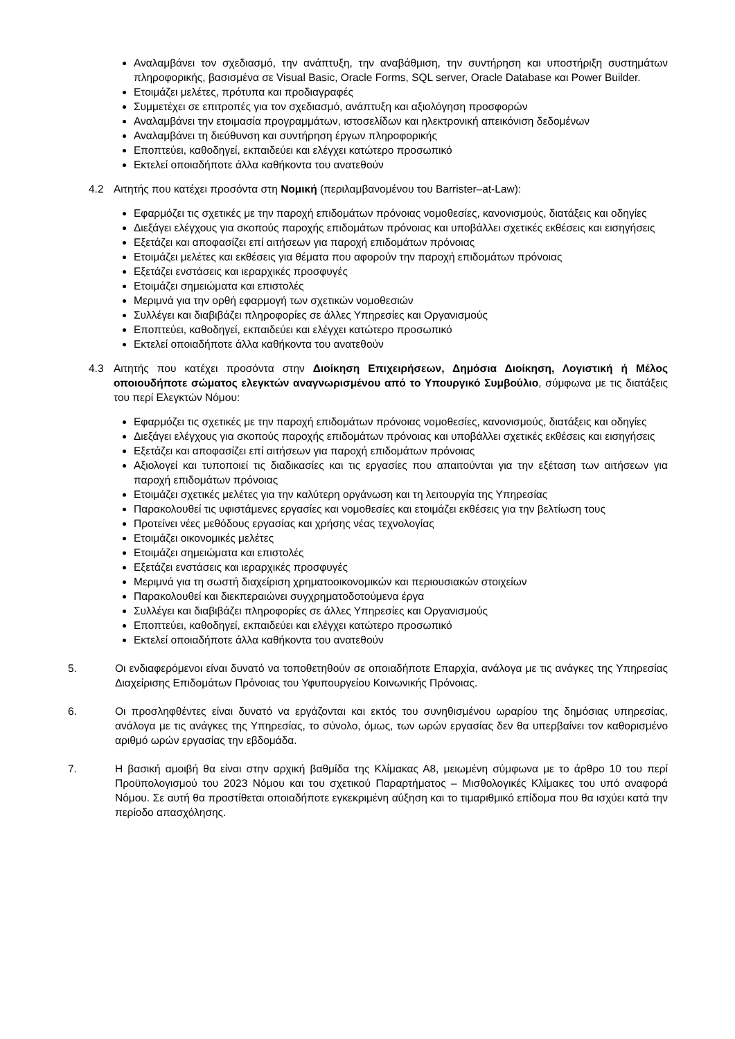Αναλαμβάνει τον σχεδιασμό, την ανάπτυξη, την αναβάθμιση, την συντήρηση και υποστήριξη συστημάτων πληροφορικής, βασισμένα σε Visual Basic, Oracle Forms, SQL server, Oracle Database και Power Builder.
Ετοιμάζει μελέτες, πρότυπα και προδιαγραφές
Συμμετέχει σε επιτροπές για τον σχεδιασμό, ανάπτυξη και αξιολόγηση προσφορών
Αναλαμβάνει την ετοιμασία προγραμμάτων, ιστοσελίδων και ηλεκτρονική απεικόνιση δεδομένων
Αναλαμβάνει τη διεύθυνση και συντήρηση έργων πληροφορικής
Εποπτεύει, καθοδηγεί, εκπαιδεύει και ελέγχει κατώτερο προσωπικό
Εκτελεί οποιαδήποτε άλλα καθήκοντα του ανατεθούν
4.2 Αιτητής που κατέχει προσόντα στη Νομική (περιλαμβανομένου του Barrister–at-Law):
Εφαρμόζει τις σχετικές με την παροχή επιδομάτων πρόνοιας νομοθεσίες, κανονισμούς, διατάξεις και οδηγίες
Διεξάγει ελέγχους για σκοπούς παροχής επιδομάτων πρόνοιας και υποβάλλει σχετικές εκθέσεις και εισηγήσεις
Εξετάζει και αποφασίζει επί αιτήσεων για παροχή επιδομάτων πρόνοιας
Ετοιμάζει μελέτες και εκθέσεις για θέματα που αφορούν την παροχή επιδομάτων πρόνοιας
Εξετάζει ενστάσεις και ιεραρχικές προσφυγές
Ετοιμάζει σημειώματα και επιστολές
Μεριμνά για την ορθή εφαρμογή των σχετικών νομοθεσιών
Συλλέγει και διαβιβάζει πληροφορίες σε άλλες Υπηρεσίες και Οργανισμούς
Εποπτεύει, καθοδηγεί, εκπαιδεύει και ελέγχει κατώτερο προσωπικό
Εκτελεί οποιαδήποτε άλλα καθήκοντα του ανατεθούν
4.3 Αιτητής που κατέχει προσόντα στην Διοίκηση Επιχειρήσεων, Δημόσια Διοίκηση, Λογιστική ή Μέλος οποιουδήποτε σώματος ελεγκτών αναγνωρισμένου από το Υπουργικό Συμβούλιο, σύμφωνα με τις διατάξεις του περί Ελεγκτών Νόμου:
Εφαρμόζει τις σχετικές με την παροχή επιδομάτων πρόνοιας νομοθεσίες, κανονισμούς, διατάξεις και οδηγίες
Διεξάγει ελέγχους για σκοπούς παροχής επιδομάτων πρόνοιας και υποβάλλει σχετικές εκθέσεις και εισηγήσεις
Εξετάζει και αποφασίζει επί αιτήσεων για παροχή επιδομάτων πρόνοιας
Αξιολογεί και τυποποιεί τις διαδικασίες και τις εργασίες που απαιτούνται για την εξέταση των αιτήσεων για παροχή επιδομάτων πρόνοιας
Ετοιμάζει σχετικές μελέτες για την καλύτερη οργάνωση και τη λειτουργία της Υπηρεσίας
Παρακολουθεί τις υφιστάμενες εργασίες και νομοθεσίες και ετοιμάζει εκθέσεις για την βελτίωση τους
Προτείνει νέες μεθόδους εργασίας και χρήσης νέας τεχνολογίας
Ετοιμάζει οικονομικές μελέτες
Ετοιμάζει σημειώματα και επιστολές
Εξετάζει ενστάσεις και ιεραρχικές προσφυγές
Μεριμνά για τη σωστή διαχείριση χρηματοοικονομικών και περιουσιακών στοιχείων
Παρακολουθεί και διεκπεραιώνει συγχρηματοδοτούμενα έργα
Συλλέγει και διαβιβάζει πληροφορίες σε άλλες Υπηρεσίες και Οργανισμούς
Εποπτεύει, καθοδηγεί, εκπαιδεύει και ελέγχει κατώτερο προσωπικό
Εκτελεί οποιαδήποτε άλλα καθήκοντα του ανατεθούν
5. Οι ενδιαφερόμενοι είναι δυνατό να τοποθετηθούν σε οποιαδήποτε Επαρχία, ανάλογα με τις ανάγκες της Υπηρεσίας Διαχείρισης Επιδομάτων Πρόνοιας του Υφυπουργείου Κοινωνικής Πρόνοιας.
6. Οι προσληφθέντες είναι δυνατό να εργάζονται και εκτός του συνηθισμένου ωραρίου της δημόσιας υπηρεσίας, ανάλογα με τις ανάγκες της Υπηρεσίας, το σύνολο, όμως, των ωρών εργασίας δεν θα υπερβαίνει τον καθορισμένο αριθμό ωρών εργασίας την εβδομάδα.
7. Η βασική αμοιβή θα είναι στην αρχική βαθμίδα της Κλίμακας Α8, μειωμένη σύμφωνα με το άρθρο 10 του περί Προϋπολογισμού του 2023 Νόμου και του σχετικού Παραρτήματος – Μισθολογικές Κλίμακες του υπό αναφορά Νόμου. Σε αυτή θα προστίθεται οποιαδήποτε εγκεκριμένη αύξηση και το τιμαριθμικό επίδομα που θα ισχύει κατά την περίοδο απασχόλησης.